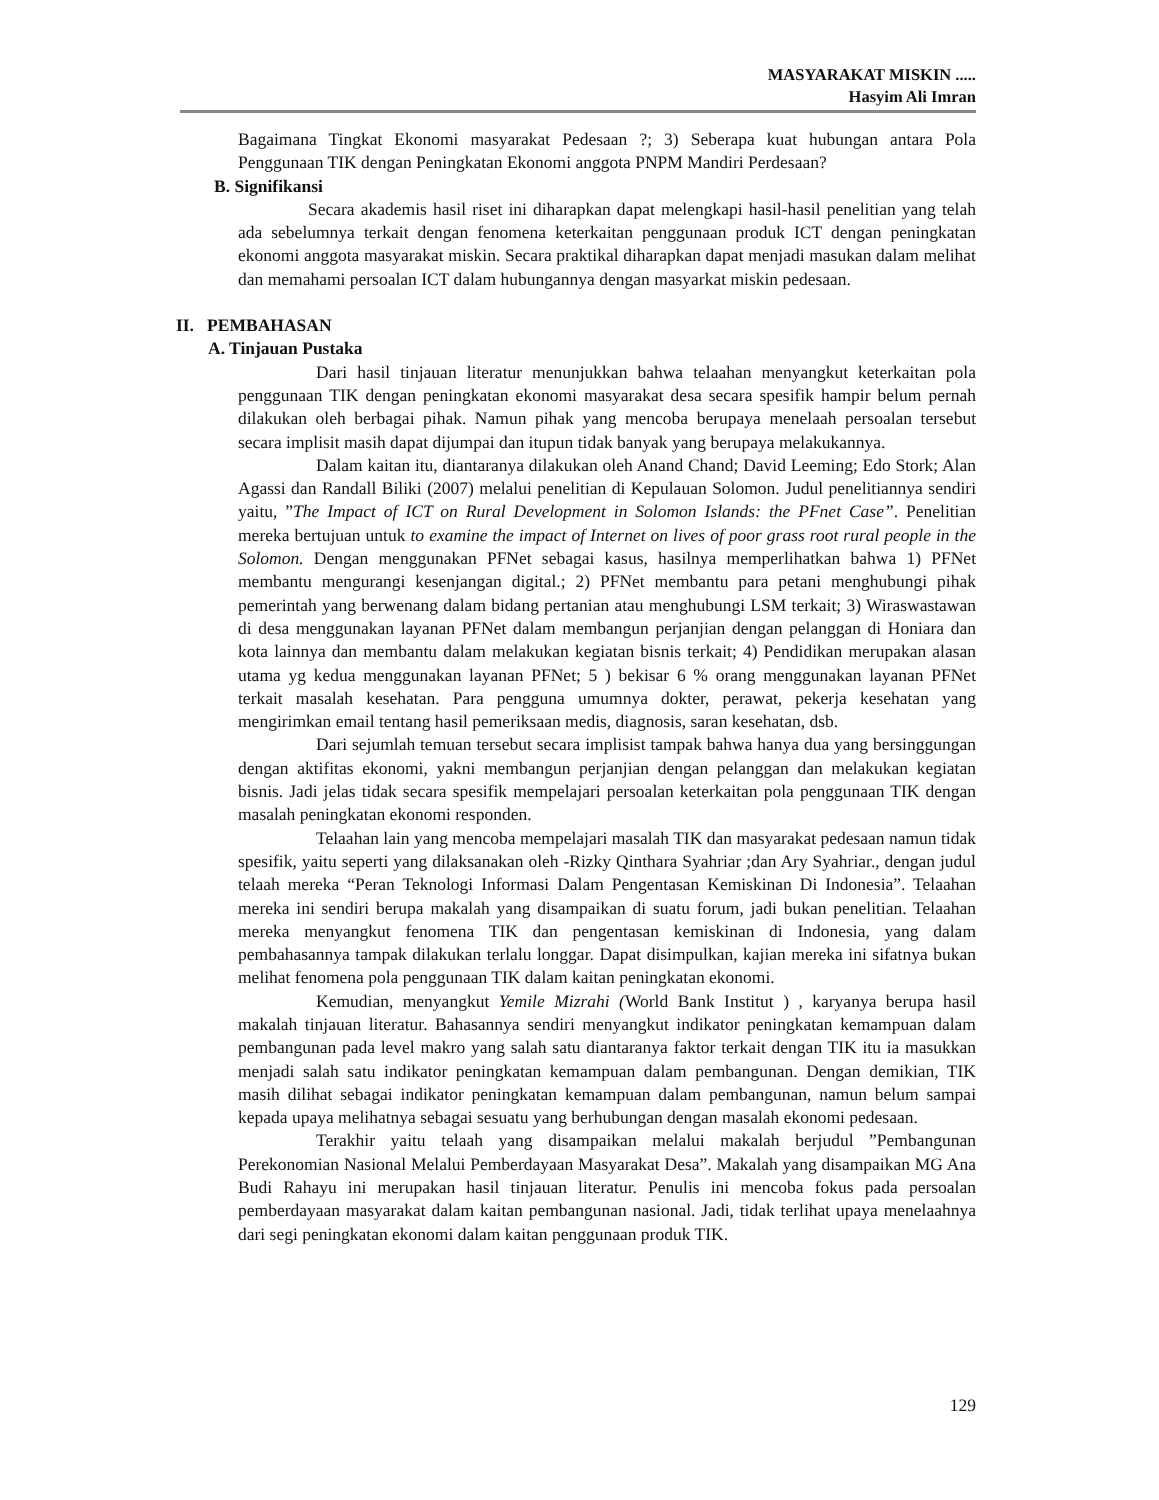MASYARAKAT MISKIN .....
Hasyim Ali Imran
Bagaimana Tingkat Ekonomi masyarakat Pedesaan ?; 3) Seberapa kuat hubungan antara Pola Penggunaan TIK dengan Peningkatan Ekonomi anggota PNPM Mandiri Perdesaan?
B. Signifikansi
Secara akademis hasil riset ini diharapkan dapat melengkapi hasil-hasil penelitian yang telah ada sebelumnya terkait dengan fenomena keterkaitan penggunaan produk ICT dengan peningkatan ekonomi anggota masyarakat miskin. Secara praktikal diharapkan dapat menjadi masukan dalam melihat dan memahami persoalan ICT dalam hubungannya dengan masyarkat miskin pedesaan.
II. PEMBAHASAN
A. Tinjauan Pustaka
Dari hasil tinjauan literatur menunjukkan bahwa telaahan menyangkut keterkaitan pola penggunaan TIK dengan peningkatan ekonomi masyarakat desa secara spesifik hampir belum pernah dilakukan oleh berbagai pihak. Namun pihak yang mencoba berupaya menelaah persoalan tersebut secara implisit masih dapat dijumpai dan itupun tidak banyak yang berupaya melakukannya.
Dalam kaitan itu, diantaranya dilakukan oleh Anand Chand; David Leeming; Edo Stork; Alan Agassi dan Randall Biliki (2007) melalui penelitian di Kepulauan Solomon. Judul penelitiannya sendiri yaitu, ”The Impact of ICT on Rural Development in Solomon Islands: the PFnet Case”. Penelitian mereka bertujuan untuk to examine the impact of Internet on lives of poor grass root rural people in the Solomon. Dengan menggunakan PFNet sebagai kasus, hasilnya memperlihatkan bahwa 1) PFNet membantu mengurangi kesenjangan digital.; 2) PFNet membantu para petani menghubungi pihak pemerintah yang berwenang dalam bidang pertanian atau menghubungi LSM terkait; 3) Wiraswastawan di desa menggunakan layanan PFNet dalam membangun perjanjian dengan pelanggan di Honiara dan kota lainnya dan membantu dalam melakukan kegiatan bisnis terkait; 4) Pendidikan merupakan alasan utama yg kedua menggunakan layanan PFNet; 5 ) bekisar 6 % orang menggunakan layanan PFNet terkait masalah kesehatan. Para pengguna umumnya dokter, perawat, pekerja kesehatan yang mengirimkan email tentang hasil pemeriksaan medis, diagnosis, saran kesehatan, dsb.
Dari sejumlah temuan tersebut secara implisist tampak bahwa hanya dua yang bersinggungan dengan aktifitas ekonomi, yakni membangun perjanjian dengan pelanggan dan melakukan kegiatan bisnis. Jadi jelas tidak secara spesifik mempelajari persoalan keterkaitan pola penggunaan TIK dengan masalah peningkatan ekonomi responden.
Telaahan lain yang mencoba mempelajari masalah TIK dan masyarakat pedesaan namun tidak spesifik, yaitu seperti yang dilaksanakan oleh -Rizky Qinthara Syahriar ;dan Ary Syahriar., dengan judul telaah mereka “Peran Teknologi Informasi Dalam Pengentasan Kemiskinan Di Indonesia”. Telaahan mereka ini sendiri berupa makalah yang disampaikan di suatu forum, jadi bukan penelitian. Telaahan mereka menyangkut fenomena TIK dan pengentasan kemiskinan di Indonesia, yang dalam pembahasannya tampak dilakukan terlalu longgar. Dapat disimpulkan, kajian mereka ini sifatnya bukan melihat fenomena pola penggunaan TIK dalam kaitan peningkatan ekonomi.
Kemudian, menyangkut Yemile Mizrahi (World Bank Institut ) , karyanya berupa hasil makalah tinjauan literatur. Bahasannya sendiri menyangkut indikator peningkatan kemampuan dalam pembangunan pada level makro yang salah satu diantaranya faktor terkait dengan TIK itu ia masukkan menjadi salah satu indikator peningkatan kemampuan dalam pembangunan. Dengan demikian, TIK masih dilihat sebagai indikator peningkatan kemampuan dalam pembangunan, namun belum sampai kepada upaya melihatnya sebagai sesuatu yang berhubungan dengan masalah ekonomi pedesaan.
Terakhir yaitu telaah yang disampaikan melalui makalah berjudul ”Pembangunan Perekonomian Nasional Melalui Pemberdayaan Masyarakat Desa”. Makalah yang disampaikan MG Ana Budi Rahayu ini merupakan hasil tinjauan literatur. Penulis ini mencoba fokus pada persoalan pemberdayaan masyarakat dalam kaitan pembangunan nasional. Jadi, tidak terlihat upaya menelaahnya dari segi peningkatan ekonomi dalam kaitan penggunaan produk TIK.
129